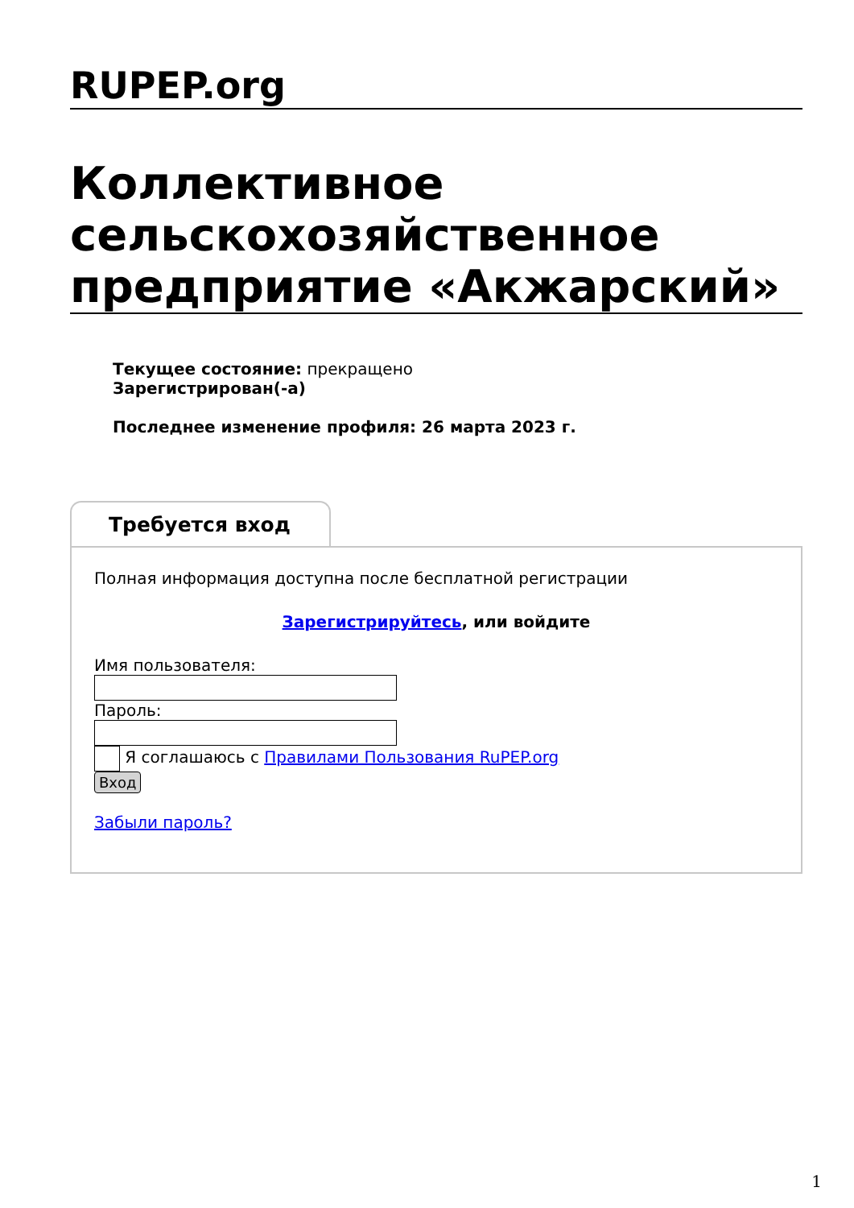RUPEP.org
Коллективное сельскохозяйственное предприятие «Акжарский»
Текущее состояние: прекращено
Зарегистрирован(-а)
Последнее изменение профиля: 26 марта 2023 г.
Требуется вход
Полная информация доступна после бесплатной регистрации
Зарегистрируйтесь, или войдите
Имя пользователя:
Пароль:
Я соглашаюсь с Правилами Пользования RuPEP.org
Вход
Забыли пароль?
1